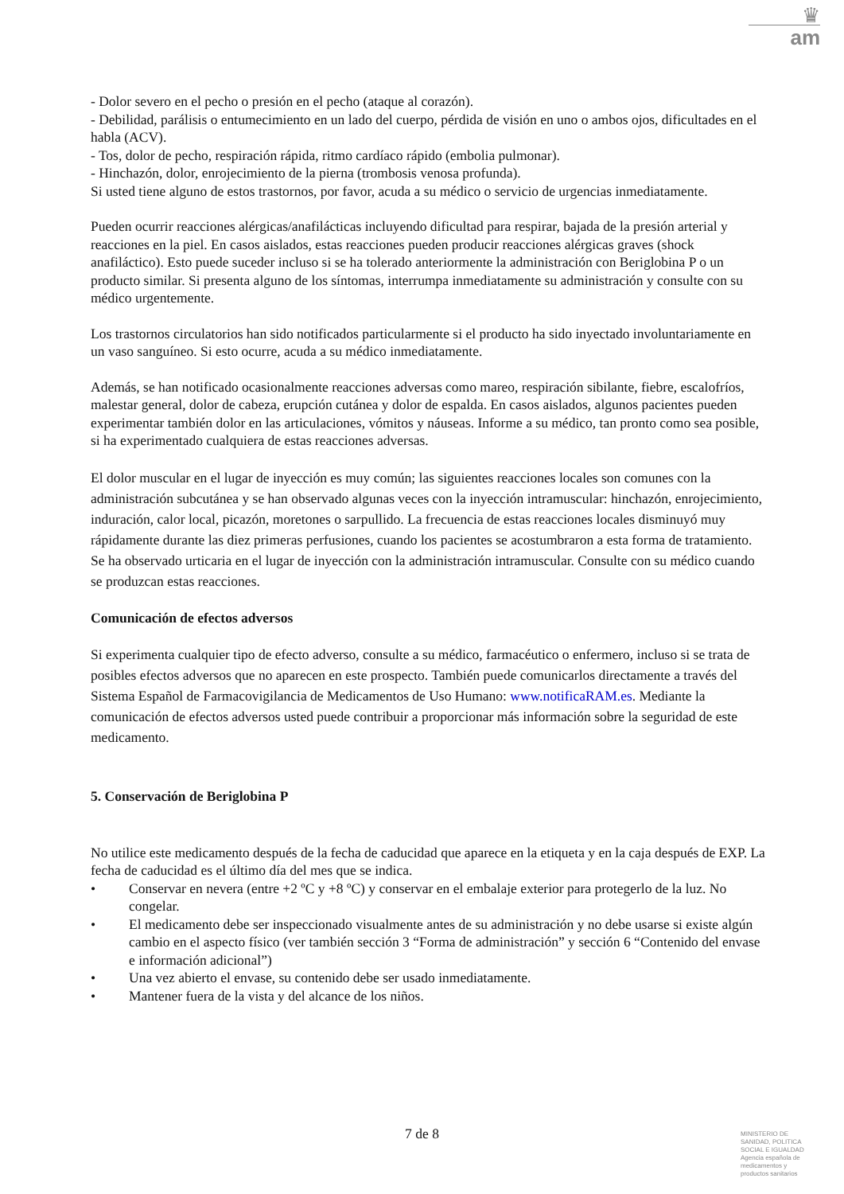♛
am
- Dolor severo en el pecho o presión en el pecho (ataque al corazón).
- Debilidad, parálisis o entumecimiento en un lado del cuerpo, pérdida de visión en uno o ambos ojos, dificultades en el habla (ACV).
- Tos, dolor de pecho, respiración rápida, ritmo cardíaco rápido (embolia pulmonar).
- Hinchazón, dolor, enrojecimiento de la pierna (trombosis venosa profunda).
Si usted tiene alguno de estos trastornos, por favor, acuda a su médico o servicio de urgencias inmediatamente.
Pueden ocurrir reacciones alérgicas/anafilácticas incluyendo dificultad para respirar, bajada de la presión arterial y reacciones en la piel. En casos aislados, estas reacciones pueden producir reacciones alérgicas graves (shock anafiláctico). Esto puede suceder incluso si se ha tolerado anteriormente la administración con Beriglobina P o un producto similar. Si presenta alguno de los síntomas, interrumpa inmediatamente su administración y consulte con su médico urgentemente.
Los trastornos circulatorios han sido notificados particularmente si el producto ha sido inyectado involuntariamente en un vaso sanguíneo. Si esto ocurre, acuda a su médico inmediatamente.
Además, se han notificado ocasionalmente reacciones adversas como mareo, respiración sibilante, fiebre, escalofríos, malestar general, dolor de cabeza, erupción cutánea y dolor de espalda. En casos aislados, algunos pacientes pueden experimentar también dolor en las articulaciones, vómitos y náuseas. Informe a su médico, tan pronto como sea posible, si ha experimentado cualquiera de estas reacciones adversas.
El dolor muscular en el lugar de inyección es muy común; las siguientes reacciones locales son comunes con la administración subcutánea y se han observado algunas veces con la inyección intramuscular: hinchazón, enrojecimiento, induración, calor local, picazón, moretones o sarpullido. La frecuencia de estas reacciones locales disminuyó muy rápidamente durante las diez primeras perfusiones, cuando los pacientes se acostumbraron a esta forma de tratamiento. Se ha observado urticaria en el lugar de inyección con la administración intramuscular. Consulte con su médico cuando se produzcan estas reacciones.
Comunicación de efectos adversos
Si experimenta cualquier tipo de efecto adverso, consulte a su médico, farmacéutico o enfermero, incluso si se trata de posibles efectos adversos que no aparecen en este prospecto. También puede comunicarlos directamente a través del Sistema Español de Farmacovigilancia de Medicamentos de Uso Humano: www.notificaRAM.es. Mediante la comunicación de efectos adversos usted puede contribuir a proporcionar más información sobre la seguridad de este medicamento.
5. Conservación de Beriglobina P
No utilice este medicamento después de la fecha de caducidad que aparece en la etiqueta y en la caja después de EXP. La fecha de caducidad es el último día del mes que se indica.
• Conservar en nevera (entre +2 ºC y +8 ºC) y conservar en el embalaje exterior para protegerlo de la luz. No congelar.
• El medicamento debe ser inspeccionado visualmente antes de su administración y no debe usarse si existe algún cambio en el aspecto físico (ver también sección 3 “Forma de administración” y sección 6 “Contenido del envase e información adicional”)
• Una vez abierto el envase, su contenido debe ser usado inmediatamente.
• Mantener fuera de la vista y del alcance de los niños.
7 de 8
MINISTERIO DE SANIDAD, POLITICA SOCIAL E IGUALDAD
Agencia española de medicamentos y productos sanitarios